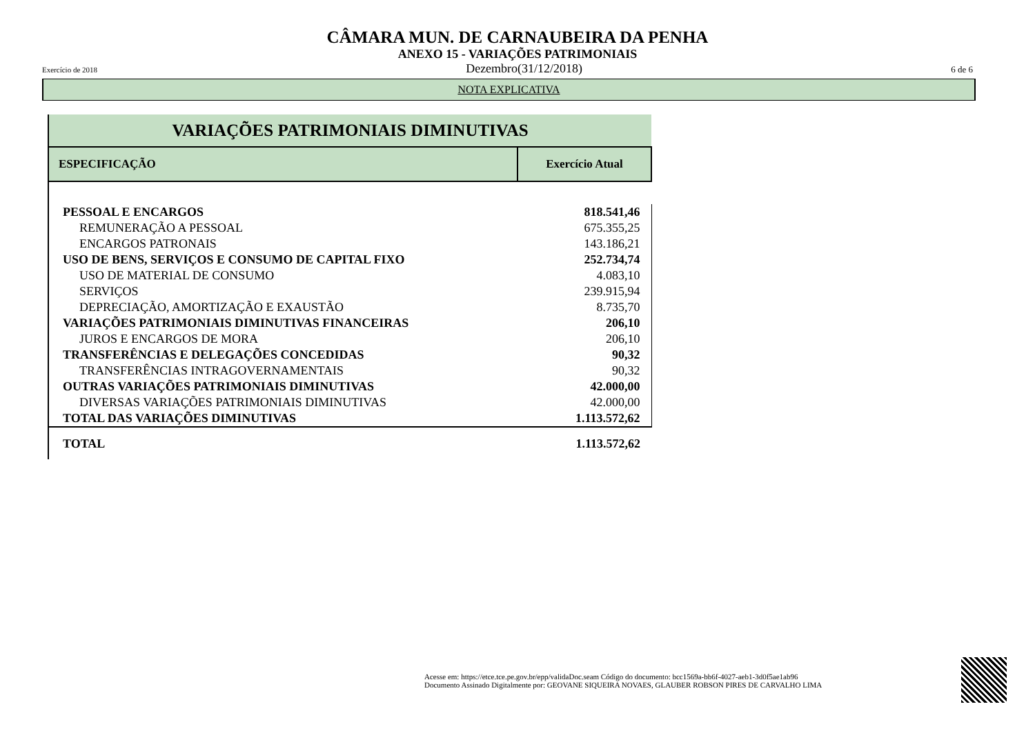CÂMARA MUN. DE CARNAUBEIRA DA PENHA
ANEXO 15 - VARIAÇÕES PATRIMONIAIS
Exercício de 2018 Dezembro(31/12/2018) 6 de 6
NOTA EXPLICATIVA
| VARIAÇÕES PATRIMONIAIS DIMINUTIVAS | |
| ESPECIFICAÇÃO | Exercício Atual |
| PESSOAL E ENCARGOS | 818.541,46 |
| REMUNERAÇÃO A PESSOAL | 675.355,25 |
| ENCARGOS PATRONAIS | 143.186,21 |
| USO DE BENS, SERVIÇOS E CONSUMO DE CAPITAL FIXO | 252.734,74 |
| USO DE MATERIAL DE CONSUMO | 4.083,10 |
| SERVIÇOS | 239.915,94 |
| DEPRECIAÇÃO, AMORTIZAÇÃO E EXAUSTÃO | 8.735,70 |
| VARIAÇÕES PATRIMONIAIS DIMINUTIVAS FINANCEIRAS | 206,10 |
| JUROS E ENCARGOS DE MORA | 206,10 |
| TRANSFERÊNCIAS E DELEGAÇÕES CONCEDIDAS | 90,32 |
| TRANSFERÊNCIAS INTRAGOVERNAMENTAIS | 90,32 |
| OUTRAS VARIAÇÕES PATRIMONIAIS DIMINUTIVAS | 42.000,00 |
| DIVERSAS VARIAÇÕES PATRIMONIAIS DIMINUTIVAS | 42.000,00 |
| TOTAL DAS VARIAÇÕES DIMINUTIVAS | 1.113.572,62 |
| TOTAL | 1.113.572,62 |
Acesse em: https://etce.tce.pe.gov.br/epp/validaDoc.seam Código do documento: bcc1569a-bb6f-4027-aeb1-3d0f5ae1ab96
Documento Assinado Digitalmente por: GEOVANE SIQUEIRA NOVAES, GLAUBER ROBSON PIRES DE CARVALHO LIMA